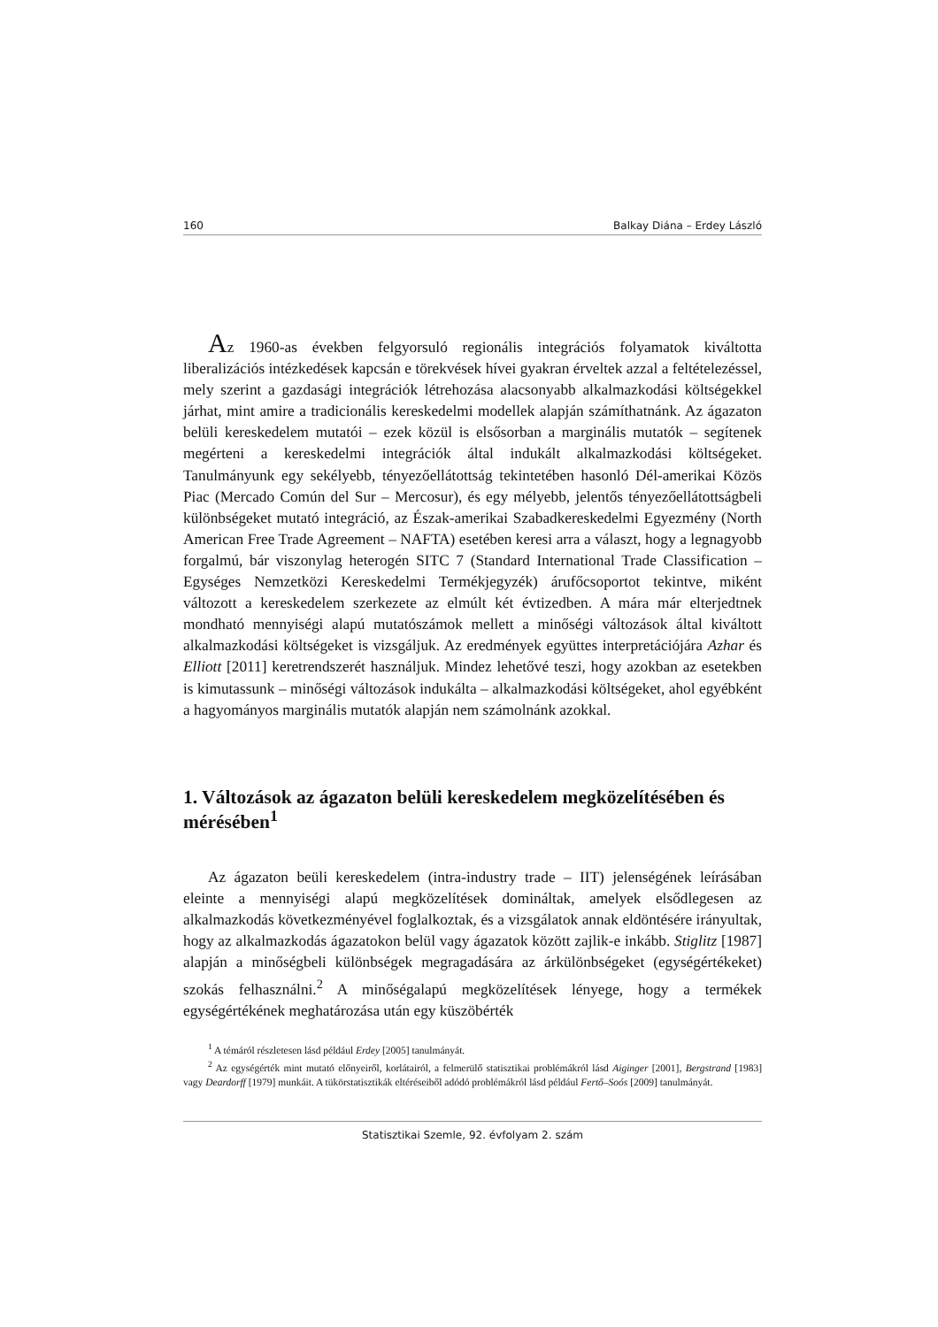160 Balkay Diána – Erdey László
Az 1960-as években felgyorsuló regionális integrációs folyamatok kiváltotta liberalizációs intézkedések kapcsán e törekvések hívei gyakran érveltek azzal a feltételezéssel, mely szerint a gazdasági integrációk létrehozása alacsonyabb alkalmazkodási költségekkel járhat, mint amire a tradicionális kereskedelmi modellek alapján számíthatnánk. Az ágazaton belüli kereskedelem mutatói – ezek közül is elsősorban a marginális mutatók – segítenek megérteni a kereskedelmi integrációk által indukált alkalmazkodási költségeket. Tanulmányunk egy sekélyebb, tényezőellátottság tekintetében hasonló Dél-amerikai Közös Piac (Mercado Común del Sur – Mercosur), és egy mélyebb, jelentős tényezőellátottságbeli különbségeket mutató integráció, az Észak-amerikai Szabadkereskedelmi Egyezmény (North American Free Trade Agreement – NAFTA) esetében keresi arra a választ, hogy a legnagyobb forgalmú, bár viszonylag heterogén SITC 7 (Standard International Trade Classification – Egységes Nemzetközi Kereskedelmi Termékjegyzék) árufőcsoportot tekintve, miként változott a kereskedelem szerkezete az elmúlt két évtizedben. A mára már elterjedtnek mondható mennyiségi alapú mutatószámok mellett a minőségi változások által kiváltott alkalmazkodási költségeket is vizsgáljuk. Az eredmények együttes interpretációjára Azhar és Elliott [2011] keretrendszerét használjuk. Mindez lehetővé teszi, hogy azokban az esetekben is kimutassunk – minőségi változások indukálta – alkalmazkodási költségeket, ahol egyébként a hagyományos marginális mutatók alapján nem számolnánk azokkal.
1. Változások az ágazaton belüli kereskedelem megközelítésében és mérésében<sup>1</sup>
Az ágazaton beüli kereskedelem (intra-industry trade – IIT) jelenségének leírásában eleinte a mennyiségi alapú megközelítések domináltak, amelyek elsődlegesen az alkalmazkodás következményével foglalkoztak, és a vizsgálatok annak eldöntésére irányultak, hogy az alkalmazkodás ágazatokon belül vagy ágazatok között zajlik-e inkább. Stiglitz [1987] alapján a minőségbeli különbségek megragadására az árkülönbségeket (egységértékeket) szokás felhasználni.<sup>2</sup> A minőségalapú megközelítések lényege, hogy a termékek egységértékének meghatározása után egy küszöbérték
<sup>1</sup> A témáról részletesen lásd például Erdey [2005] tanulmányát.
<sup>2</sup> Az egységérték mint mutató előnyeiről, korlátairól, a felmerülő statisztikai problémákról lásd Aiginger [2001], Bergstrand [1983] vagy Deardorff [1979] munkáit. A tükörstatisztikák eltéréseiből adódó problémákról lásd például Fertő–Soós [2009] tanulmányát.
Statisztikai Szemle, 92. évfolyam 2. szám